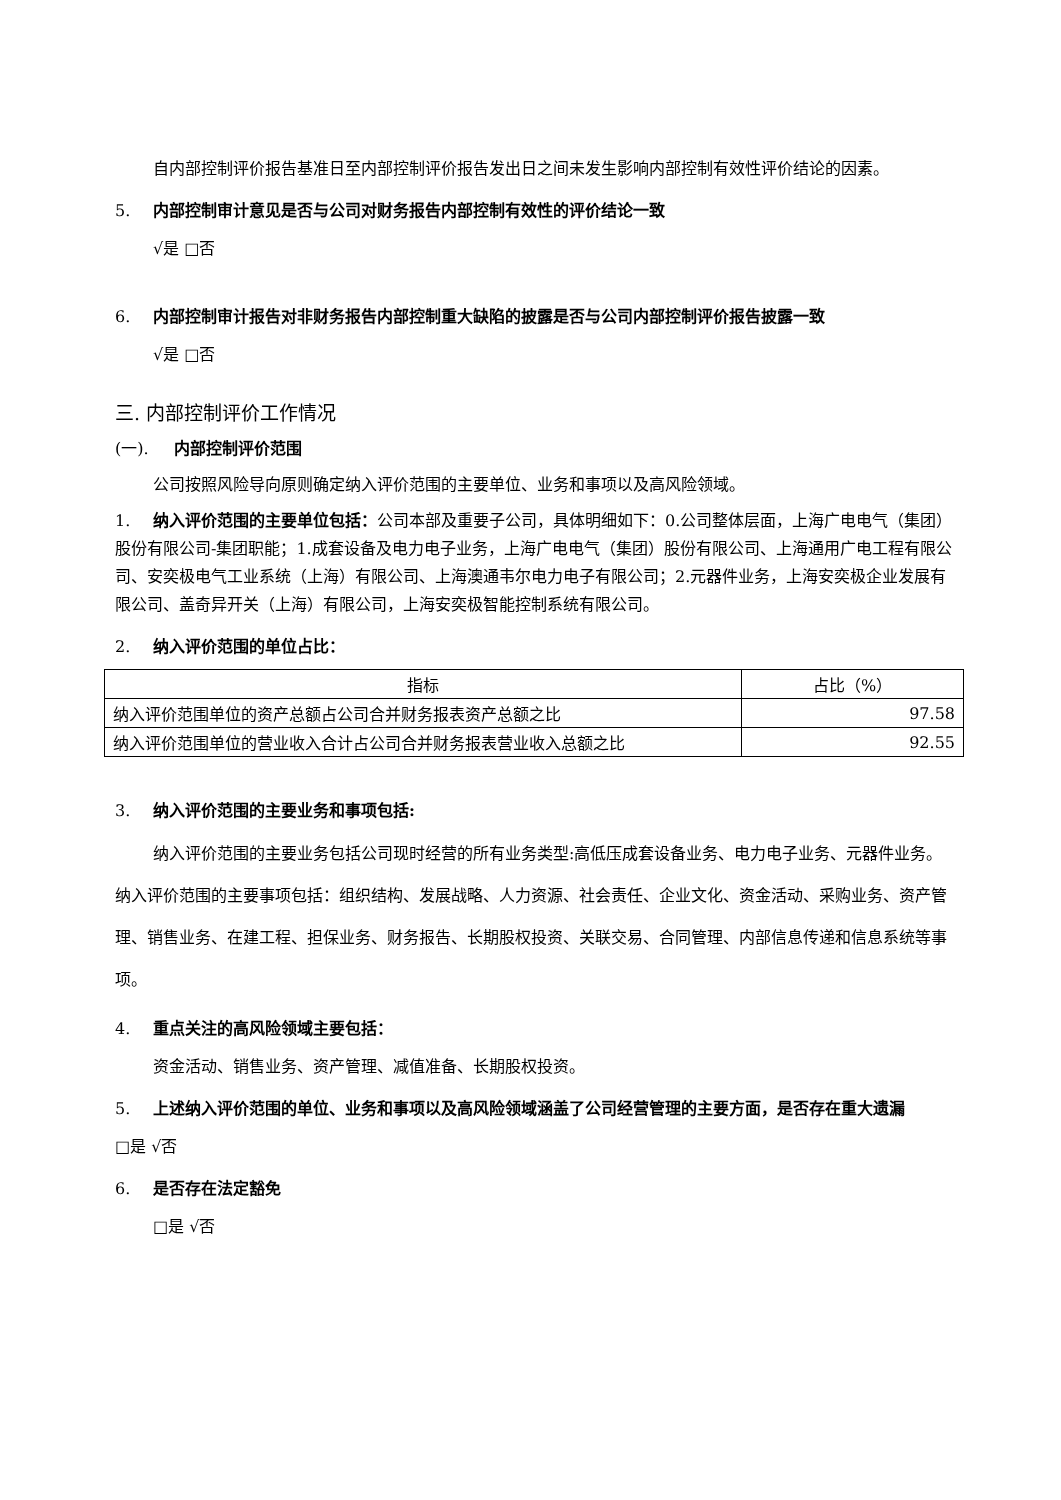自内部控制评价报告基准日至内部控制评价报告发出日之间未发生影响内部控制有效性评价结论的因素。
5. 内部控制审计意见是否与公司对财务报告内部控制有效性的评价结论一致
√是 □否
6. 内部控制审计报告对非财务报告内部控制重大缺陷的披露是否与公司内部控制评价报告披露一致
√是 □否
三. 内部控制评价工作情况
(一). 内部控制评价范围
公司按照风险导向原则确定纳入评价范围的主要单位、业务和事项以及高风险领域。
1. 纳入评价范围的主要单位包括：公司本部及重要子公司，具体明细如下：0.公司整体层面，上海广电电气（集团）股份有限公司-集团职能；1.成套设备及电力电子业务，上海广电电气（集团）股份有限公司、上海通用广电工程有限公司、安奕极电气工业系统（上海）有限公司、上海澳通韦尔电力电子有限公司；2.元器件业务，上海安奕极企业发展有限公司、盖奇异开关（上海）有限公司，上海安奕极智能控制系统有限公司。
2. 纳入评价范围的单位占比：
| 指标 | 占比（%） |
| --- | --- |
| 纳入评价范围单位的资产总额占公司合并财务报表资产总额之比 | 97.58 |
| 纳入评价范围单位的营业收入合计占公司合并财务报表营业收入总额之比 | 92.55 |
3. 纳入评价范围的主要业务和事项包括:
纳入评价范围的主要业务包括公司现时经营的所有业务类型:高低压成套设备业务、电力电子业务、元器件业务。纳入评价范围的主要事项包括：组织结构、发展战略、人力资源、社会责任、企业文化、资金活动、采购业务、资产管理、销售业务、在建工程、担保业务、财务报告、长期股权投资、关联交易、合同管理、内部信息传递和信息系统等事项。
4. 重点关注的高风险领域主要包括：
资金活动、销售业务、资产管理、减值准备、长期股权投资。
5. 上述纳入评价范围的单位、业务和事项以及高风险领域涵盖了公司经营管理的主要方面，是否存在重大遗漏
□是 √否
6. 是否存在法定豁免
□是 √否